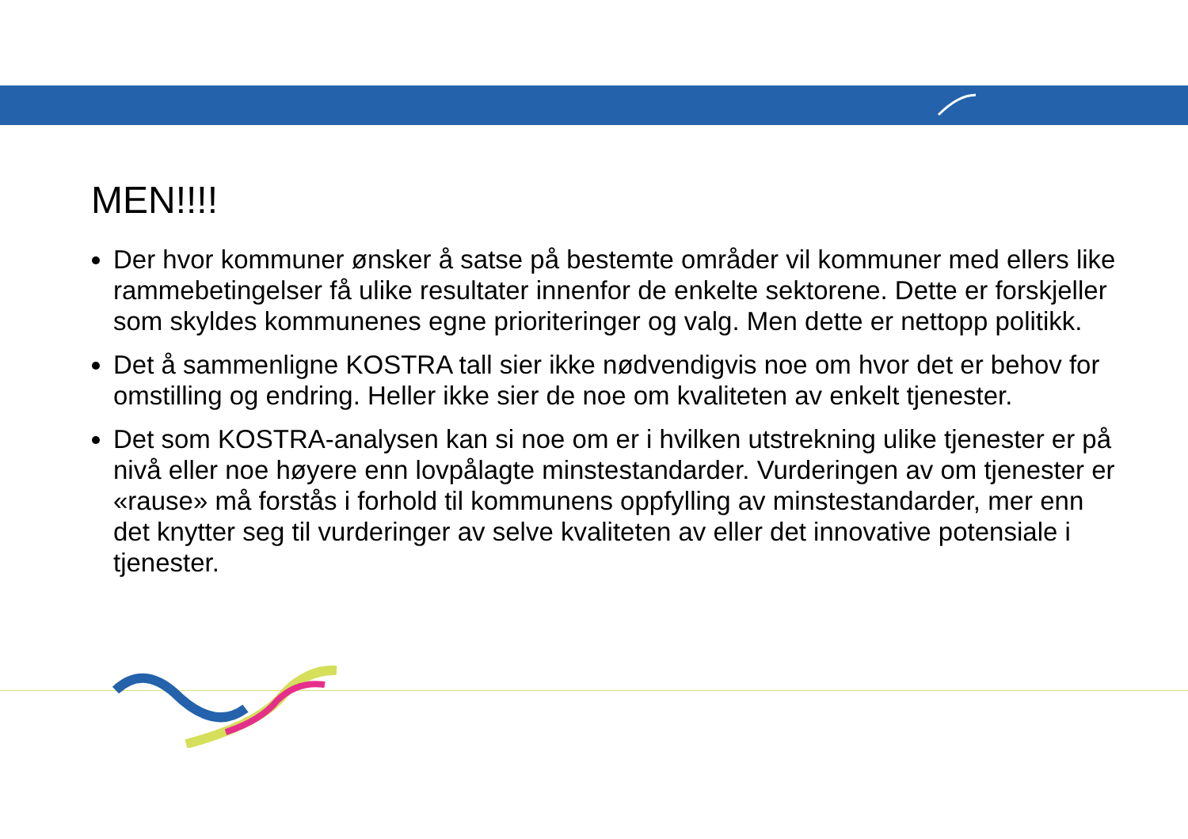MEN!!!!
Der hvor kommuner ønsker å satse på bestemte områder vil kommuner med ellers like rammebetingelser få ulike resultater innenfor de enkelte sektorene. Dette er forskjeller som skyldes kommunenes egne prioriteringer og valg. Men dette er nettopp politikk.
Det å sammenligne KOSTRA tall sier ikke nødvendigvis noe om hvor det er behov for omstilling og endring. Heller ikke sier de noe om kvaliteten av enkelt tjenester.
Det som KOSTRA-analysen kan si noe om er i hvilken utstrekning ulike tjenester er på nivå eller noe høyere enn lovpålagte minstestandarder. Vurderingen av om tjenester er «rause» må forstås i forhold til kommunens oppfylling av minstestandarder, mer enn det knytter seg til vurderinger av selve kvaliteten av eller det innovative potensiale i tjenester.